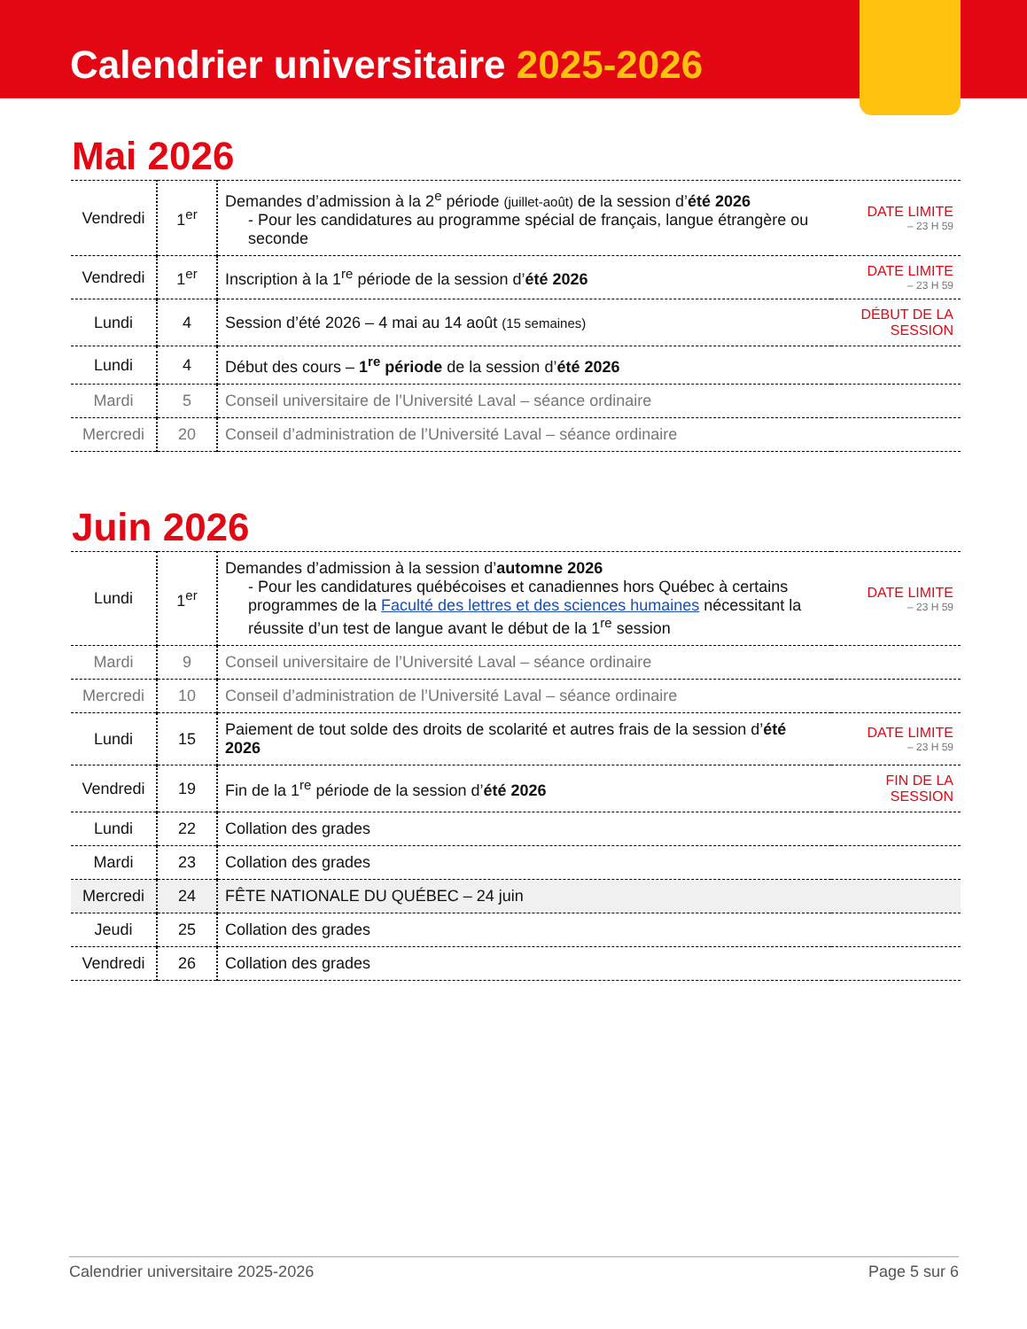Calendrier universitaire 2025-2026
Mai 2026
| Vendredi | 1<sup>er</sup> | Demandes d’admission à la 2<sup>e</sup> période (juillet-août) de la session d’ été 2026 - Pour les candidatures au programme spécial de français, langue étrangère ou seconde | DATE LIMITE – 23 H 59 |
| Vendredi | 1<sup>er</sup> | Inscription à la 1<sup>re</sup> période de la session d’ été 2026 | DATE LIMITE – 23 H 59 |
| Lundi | 4 | Session d’été 2026 – 4 mai au 14 août (15 semaines) | DÉBUT DE LA SESSION |
| Lundi | 4 | Début des cours – 1<sup>re</sup> période de la session d’ été 2026 | |
| Mardi | 5 | Conseil universitaire de l’Université Laval – séance ordinaire | |
| Mercredi | 20 | Conseil d’administration de l’Université Laval – séance ordinaire | |
Juin 2026
| Lundi | 1<sup>er</sup> | Demandes d’admission à la session d’ automne 2026 - Pour les candidatures québécoises et canadiennes hors Québec à certains programmes de la Faculté des lettres et des sciences humaines nécessitant la réussite d’un test de langue avant le début de la 1<sup>re</sup> session | DATE LIMITE – 23 H 59 |
| Mardi | 9 | Conseil universitaire de l’Université Laval – séance ordinaire | |
| Mercredi | 10 | Conseil d’administration de l’Université Laval – séance ordinaire | |
| Lundi | 15 | Paiement de tout solde des droits de scolarité et autres frais de la session d’ été 2026 | DATE LIMITE – 23 H 59 |
| Vendredi | 19 | Fin de la 1<sup>re</sup> période de la session d’ été 2026 | FIN DE LA SESSION |
| Lundi | 22 | Collation des grades | |
| Mardi | 23 | Collation des grades | |
| Mercredi | 24 | FÊTE NATIONALE DU QUÉBEC – 24 juin | |
| Jeudi | 25 | Collation des grades | |
| Vendredi | 26 | Collation des grades | |
Calendrier universitaire 2025-2026 Page 5 sur 6